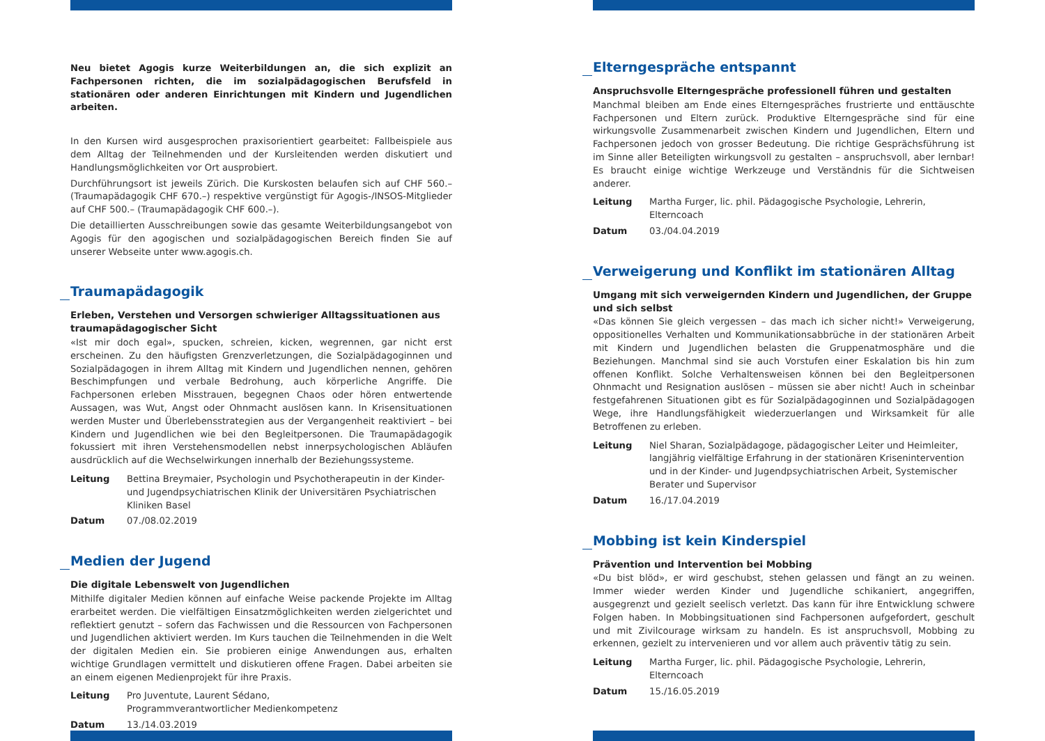Neu bietet Agogis kurze Weiterbildungen an, die sich explizit an Fachpersonen richten, die im sozialpädagogischen Berufsfeld in stationären oder anderen Einrichtungen mit Kindern und Jugendlichen arbeiten.
In den Kursen wird ausgesprochen praxisorientiert gearbeitet: Fallbeispiele aus dem Alltag der Teilnehmenden und der Kursleitenden werden diskutiert und Handlungsmöglichkeiten vor Ort ausprobiert.
Durchführungsort ist jeweils Zürich. Die Kurskosten belaufen sich auf CHF 560.– (Traumapädagogik CHF 670.–) respektive vergünstigt für Agogis-/INSOS-Mitglieder auf CHF 500.– (Traumapädagogik CHF 600.–).
Die detaillierten Ausschreibungen sowie das gesamte Weiterbildungsangebot von Agogis für den agogischen und sozialpädagogischen Bereich finden Sie auf unserer Webseite unter www.agogis.ch.
Traumapädagogik
Erleben, Verstehen und Versorgen schwieriger Alltagssituationen aus traumapädagogischer Sicht
«Ist mir doch egal», spucken, schreien, kicken, wegrennen, gar nicht erst erscheinen. Zu den häufigsten Grenzverletzungen, die Sozialpädagoginnen und Sozialpädagogen in ihrem Alltag mit Kindern und Jugendlichen nennen, gehören Beschimpfungen und verbale Bedrohung, auch körperliche Angriffe. Die Fachpersonen erleben Misstrauen, begegnen Chaos oder hören entwertende Aussagen, was Wut, Angst oder Ohnmacht auslösen kann. In Krisensituationen werden Muster und Überlebensstrategien aus der Vergangenheit reaktiviert – bei Kindern und Jugendlichen wie bei den Begleitpersonen. Die Traumapädagogik fokussiert mit ihren Verstehensmodellen nebst innerpsychologischen Abläufen ausdrücklich auf die Wechselwirkungen innerhalb der Beziehungssysteme.
Leitung Bettina Breymaier, Psychologin und Psychotherapeutin in der Kinder- und Jugendpsychiatrischen Klinik der Universitären Psychiatrischen Kliniken Basel
Datum 07./08.02.2019
Medien der Jugend
Die digitale Lebenswelt von Jugendlichen
Mithilfe digitaler Medien können auf einfache Weise packende Projekte im Alltag erarbeitet werden. Die vielfältigen Einsatzmöglichkeiten werden zielgerichtet und reflektiert genutzt – sofern das Fachwissen und die Ressourcen von Fachpersonen und Jugendlichen aktiviert werden. Im Kurs tauchen die Teilnehmenden in die Welt der digitalen Medien ein. Sie probieren einige Anwendungen aus, erhalten wichtige Grundlagen vermittelt und diskutieren offene Fragen. Dabei arbeiten sie an einem eigenen Medienprojekt für ihre Praxis.
Leitung Pro Juventute, Laurent Sédano,
Programmverantwortlicher Medienkompetenz
Datum 13./14.03.2019
Elterngespräche entspannt
Anspruchsvolle Elterngespräche professionell führen und gestalten
Manchmal bleiben am Ende eines Elterngespräches frustrierte und enttäuschte Fachpersonen und Eltern zurück. Produktive Elterngespräche sind für eine wirkungsvolle Zusammenarbeit zwischen Kindern und Jugendlichen, Eltern und Fachpersonen jedoch von grosser Bedeutung. Die richtige Gesprächsführung ist im Sinne aller Beteiligten wirkungsvoll zu gestalten – anspruchsvoll, aber lernbar! Es braucht einige wichtige Werkzeuge und Verständnis für die Sichtweisen anderer.
Leitung Martha Furger, lic. phil. Pädagogische Psychologie, Lehrerin, Elterncoach
Datum 03./04.04.2019
Verweigerung und Konflikt im stationären Alltag
Umgang mit sich verweigernden Kindern und Jugendlichen, der Gruppe und sich selbst
«Das können Sie gleich vergessen – das mach ich sicher nicht!» Verweigerung, oppositionelles Verhalten und Kommunikationsabbrüche in der stationären Arbeit mit Kindern und Jugendlichen belasten die Gruppenatmosphäre und die Beziehungen. Manchmal sind sie auch Vorstufen einer Eskalation bis hin zum offenen Konflikt. Solche Verhaltensweisen können bei den Begleitpersonen Ohnmacht und Resignation auslösen – müssen sie aber nicht! Auch in scheinbar festgefahrenen Situationen gibt es für Sozialpädagoginnen und Sozialpädagogen Wege, ihre Handlungsfähigkeit wiederzuerlangen und Wirksamkeit für alle Betroffenen zu erleben.
Leitung Niel Sharan, Sozialpädagoge, pädagogischer Leiter und Heimleiter, langjährig vielfältige Erfahrung in der stationären Krisenintervention und in der Kinder- und Jugendpsychiatrischen Arbeit, Systemischer Berater und Supervisor
Datum 16./17.04.2019
Mobbing ist kein Kinderspiel
Prävention und Intervention bei Mobbing
«Du bist blöd», er wird geschubst, stehen gelassen und fängt an zu weinen. Immer wieder werden Kinder und Jugendliche schikaniert, angegriffen, ausgegrenzt und gezielt seelisch verletzt. Das kann für ihre Entwicklung schwere Folgen haben. In Mobbingsituationen sind Fachpersonen aufgefordert, geschult und mit Zivilcourage wirksam zu handeln. Es ist anspruchsvoll, Mobbing zu erkennen, gezielt zu intervenieren und vor allem auch präventiv tätig zu sein.
Leitung Martha Furger, lic. phil. Pädagogische Psychologie, Lehrerin, Elterncoach
Datum 15./16.05.2019